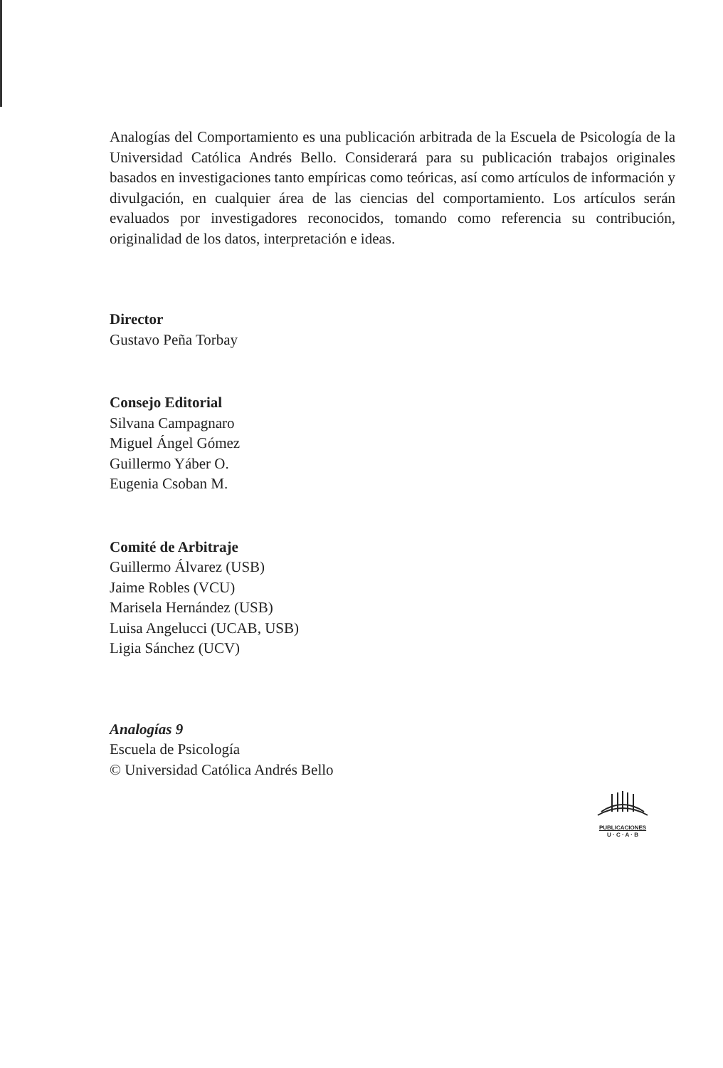Analogías del Comportamiento es una publicación arbitrada de la Escuela de Psicología de la Universidad Católica Andrés Bello. Considerará para su publicación trabajos originales basados en investigaciones tanto empíricas como teóricas, así como artículos de información y divulgación, en cualquier área de las ciencias del comportamiento. Los artículos serán evaluados por investigadores reconocidos, tomando como referencia su contribución, originalidad de los datos, interpretación e ideas.
Director
Gustavo Peña Torbay
Consejo Editorial
Silvana Campagnaro
Miguel Ángel Gómez
Guillermo Yáber O.
Eugenia Csoban M.
Comité de Arbitraje
Guillermo Álvarez (USB)
Jaime Robles (VCU)
Marisela Hernández (USB)
Luisa Angelucci (UCAB, USB)
Ligia Sánchez (UCV)
Analogías 9
Escuela de Psicología
© Universidad Católica Andrés Bello
PUBLICACIONES
U · C · A · B